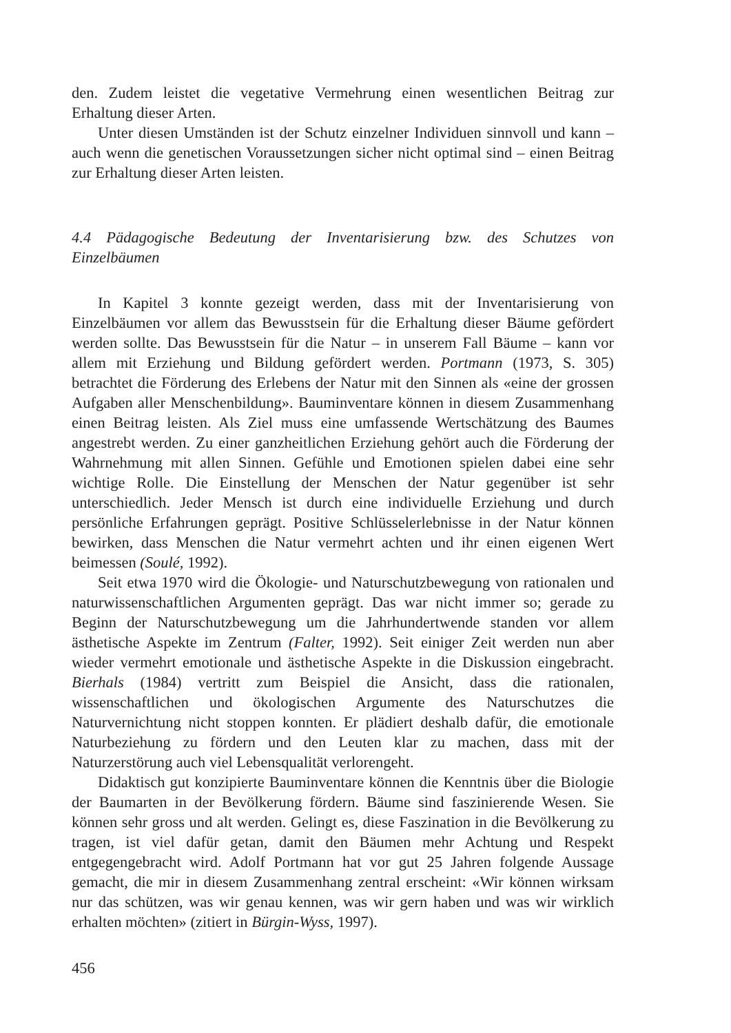den. Zudem leistet die vegetative Vermehrung einen wesentlichen Beitrag zur Erhaltung dieser Arten.
Unter diesen Umständen ist der Schutz einzelner Individuen sinnvoll und kann – auch wenn die genetischen Voraussetzungen sicher nicht optimal sind – einen Beitrag zur Erhaltung dieser Arten leisten.
4.4 Pädagogische Bedeutung der Inventarisierung bzw. des Schutzes von Einzelbäumen
In Kapitel 3 konnte gezeigt werden, dass mit der Inventarisierung von Einzelbäumen vor allem das Bewusstsein für die Erhaltung dieser Bäume gefördert werden sollte. Das Bewusstsein für die Natur – in unserem Fall Bäume – kann vor allem mit Erziehung und Bildung gefördert werden. Portmann (1973, S. 305) betrachtet die Förderung des Erlebens der Natur mit den Sinnen als «eine der grossen Aufgaben aller Menschenbildung». Bauminventare können in diesem Zusammenhang einen Beitrag leisten. Als Ziel muss eine umfassende Wertschätzung des Baumes angestrebt werden. Zu einer ganzheitlichen Erziehung gehört auch die Förderung der Wahrnehmung mit allen Sinnen. Gefühle und Emotionen spielen dabei eine sehr wichtige Rolle. Die Einstellung der Menschen der Natur gegenüber ist sehr unterschiedlich. Jeder Mensch ist durch eine individuelle Erziehung und durch persönliche Erfahrungen geprägt. Positive Schlüsselerlebnisse in der Natur können bewirken, dass Menschen die Natur vermehrt achten und ihr einen eigenen Wert beimessen (Soulé, 1992).
Seit etwa 1970 wird die Ökologie- und Naturschutzbewegung von rationalen und naturwissenschaftlichen Argumenten geprägt. Das war nicht immer so; gerade zu Beginn der Naturschutzbewegung um die Jahrhundertwende standen vor allem ästhetische Aspekte im Zentrum (Falter, 1992). Seit einiger Zeit werden nun aber wieder vermehrt emotionale und ästhetische Aspekte in die Diskussion eingebracht. Bierhals (1984) vertritt zum Beispiel die Ansicht, dass die rationalen, wissenschaftlichen und ökologischen Argumente des Naturschutzes die Naturvernichtung nicht stoppen konnten. Er plädiert deshalb dafür, die emotionale Naturbeziehung zu fördern und den Leuten klar zu machen, dass mit der Naturzerstörung auch viel Lebensqualität verlorengeht.
Didaktisch gut konzipierte Bauminventare können die Kenntnis über die Biologie der Baumarten in der Bevölkerung fördern. Bäume sind faszinierende Wesen. Sie können sehr gross und alt werden. Gelingt es, diese Faszination in die Bevölkerung zu tragen, ist viel dafür getan, damit den Bäumen mehr Achtung und Respekt entgegengebracht wird. Adolf Portmann hat vor gut 25 Jahren folgende Aussage gemacht, die mir in diesem Zusammenhang zentral erscheint: «Wir können wirksam nur das schützen, was wir genau kennen, was wir gern haben und was wir wirklich erhalten möchten» (zitiert in Bürgin-Wyss, 1997).
456